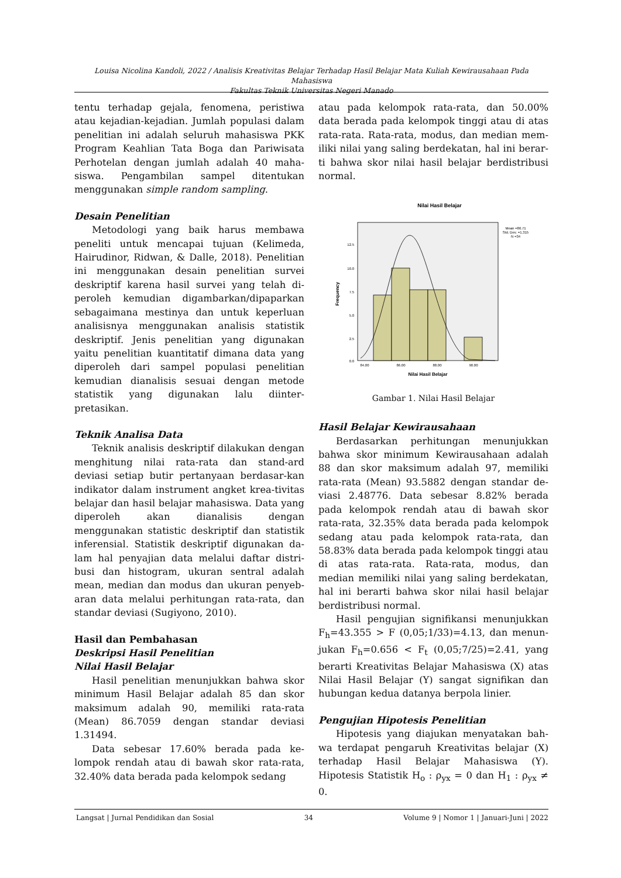Louisa Nicolina Kandoli, 2022 / Analisis Kreativitas Belajar Terhadap Hasil Belajar Mata Kuliah Kewirausahaan Pada Mahasiswa
Fakultas Teknik Universitas Negeri Manado
tentu terhadap gejala, fenomena, peristiwa atau kejadian-kejadian. Jumlah populasi dalam penelitian ini adalah seluruh mahasiswa PKK Program Keahlian Tata Boga dan Pariwisata Perhotelan dengan jumlah adalah 40 maha-siswa. Pengambilan sampel ditentukan menggunakan simple random sampling.
Desain Penelitian
Metodologi yang baik harus membawa peneliti untuk mencapai tujuan (Kelimeda, Hairudinor, Ridwan, & Dalle, 2018). Penelitian ini menggunakan desain penelitian survei deskriptif karena hasil survei yang telah di-peroleh kemudian digambarkan/dipaparkan sebagaimana mestinya dan untuk keperluan analisisnya menggunakan analisis statistik deskriptif. Jenis penelitian yang digunakan yaitu penelitian kuantitatif dimana data yang diperoleh dari sampel populasi penelitian kemudian dianalisis sesuai dengan metode statistik yang digunakan lalu diinter-pretasikan.
Teknik Analisa Data
Teknik analisis deskriptif dilakukan dengan menghitung nilai rata-rata dan stand-ard deviasi setiap butir pertanyaan berdasar-kan indikator dalam instrument angket krea-tivitas belajar dan hasil belajar mahasiswa. Data yang diperoleh akan dianalisis dengan menggunakan statistic deskriptif dan statistik inferensial. Statistik deskriptif digunakan da-lam hal penyajian data melalui daftar distri-busi dan histogram, ukuran sentral adalah mean, median dan modus dan ukuran penyeb-aran data melalui perhitungan rata-rata, dan standar deviasi (Sugiyono, 2010).
Hasil dan Pembahasan
Deskripsi Hasil Penelitian
Nilai Hasil Belajar
Hasil penelitian menunjukkan bahwa skor minimum Hasil Belajar adalah 85 dan skor maksimum adalah 90, memiliki rata-rata (Mean) 86.7059 dengan standar deviasi 1.31494.
Data sebesar 17.60% berada pada ke-lompok rendah atau di bawah skor rata-rata, 32.40% data berada pada kelompok sedang
atau pada kelompok rata-rata, dan 50.00% data berada pada kelompok tinggi atau di atas rata-rata. Rata-rata, modus, dan median mem-iliki nilai yang saling berdekatan, hal ini berar-ti bahwa skor nilai hasil belajar berdistribusi normal.
Nilai Hasil Belajar
12.5
10.0
7.5
5.0
2.5
0.0
84.00
86.00
88.00
90.00
Mean =86.71
Std. Dev. =1.315
N =34
Nilai Hasil Belajar
Frequency
Gambar 1. Nilai Hasil Belajar
Hasil Belajar Kewirausahaan
Berdasarkan perhitungan menunjukkan bahwa skor minimum Kewirausahaan adalah 88 dan skor maksimum adalah 97, memiliki rata-rata (Mean) 93.5882 dengan standar de-viasi 2.48776. Data sebesar 8.82% berada pada kelompok rendah atau di bawah skor rata-rata, 32.35% data berada pada kelompok sedang atau pada kelompok rata-rata, dan 58.83% data berada pada kelompok tinggi atau di atas rata-rata. Rata-rata, modus, dan median memiliki nilai yang saling berdekatan, hal ini berarti bahwa skor nilai hasil belajar berdistribusi normal.
Hasil pengujian signifikansi menunjukkan F<sub>h</sub>=43.355 > F (0,05;1/33)=4.13, dan menun-jukan F<sub>h</sub>=0.656 < F<sub>t</sub> (0,05;7/25)=2.41, yang berarti Kreativitas Belajar Mahasiswa (X) atas Nilai Hasil Belajar (Y) sangat signifikan dan hubungan kedua datanya berpola linier.
Pengujian Hipotesis Penelitian
Hipotesis yang diajukan menyatakan bah-wa terdapat pengaruh Kreativitas belajar (X) terhadap Hasil Belajar Mahasiswa (Y). Hipotesis Statistik H<sub>o</sub> : ρ<sub>yx</sub> = 0 dan H<sub>1</sub> : ρ<sub>yx</sub> ≠ 0.
Langsat | Jurnal Pendidikan dan Sosial 34 Volume 9 | Nomor 1 | Januari-Juni | 2022